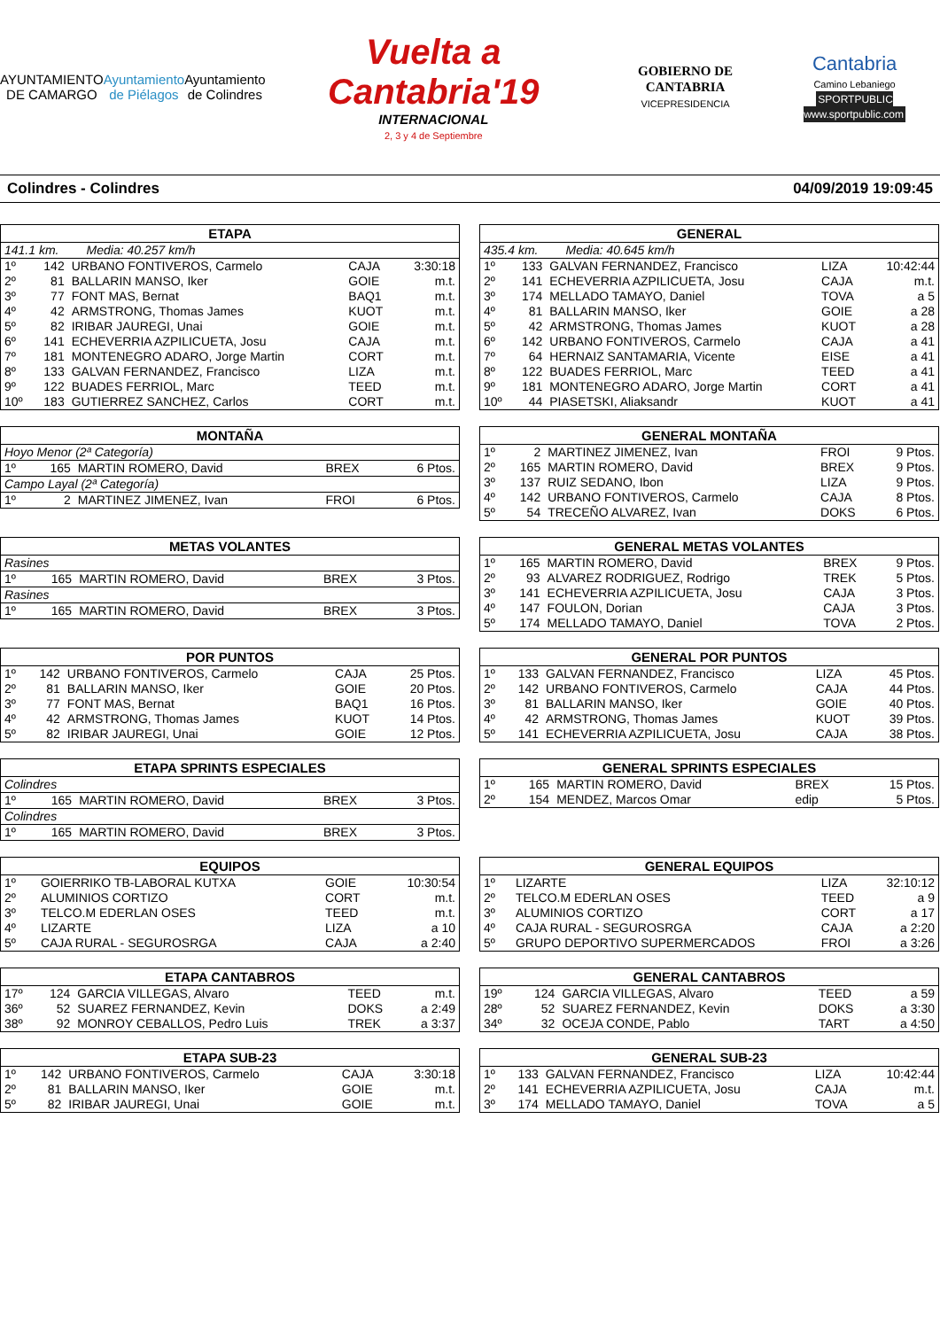AYUNTAMIENTO
DE CAMARGO
Ayuntamiento
de Piélagos
Ayuntamiento
de Colindres
Vuelta a Cantabria'19
INTERNACIONAL
2, 3 y 4 de Septiembre
GOBIERNO DE CANTABRIA
VICEPRESIDENCIA
Cantabria
Camino Lebaniego
SPORTPUBLIC www.sportpublic.com
Colindres - Colindres 04/09/2019 19:09:45
| ETAPA | | | | |
| --- | --- | --- | --- | --- |
| 141.1 km. Media: 40.257 km/h | | | | |
| 1º | 142 | URBANO FONTIVEROS, Carmelo | CAJA | 3:30:18 |
| 2º | 81 | BALLARIN MANSO, Iker | GOIE | m.t. |
| 3º | 77 | FONT MAS, Bernat | BAQ1 | m.t. |
| 4º | 42 | ARMSTRONG, Thomas James | KUOT | m.t. |
| 5º | 82 | IRIBAR JAUREGI, Unai | GOIE | m.t. |
| 6º | 141 | ECHEVERRIA AZPILICUETA, Josu | CAJA | m.t. |
| 7º | 181 | MONTENEGRO ADARO, Jorge Martin | CORT | m.t. |
| 8º | 133 | GALVAN FERNANDEZ, Francisco | LIZA | m.t. |
| 9º | 122 | BUADES FERRIOL, Marc | TEED | m.t. |
| 10º | 183 | GUTIERREZ SANCHEZ, Carlos | CORT | m.t. |
| GENERAL | | | | |
| --- | --- | --- | --- | --- |
| 435.4 km. Media: 40.645 km/h | | | | |
| 1º | 133 | GALVAN FERNANDEZ, Francisco | LIZA | 10:42:44 |
| 2º | 141 | ECHEVERRIA AZPILICUETA, Josu | CAJA | m.t. |
| 3º | 174 | MELLADO TAMAYO, Daniel | TOVA | a 5 |
| 4º | 81 | BALLARIN MANSO, Iker | GOIE | a 28 |
| 5º | 42 | ARMSTRONG, Thomas James | KUOT | a 28 |
| 6º | 142 | URBANO FONTIVEROS, Carmelo | CAJA | a 41 |
| 7º | 64 | HERNAIZ SANTAMARIA, Vicente | EISE | a 41 |
| 8º | 122 | BUADES FERRIOL, Marc | TEED | a 41 |
| 9º | 181 | MONTENEGRO ADARO, Jorge Martin | CORT | a 41 |
| 10º | 44 | PIASETSKI, Aliaksandr | KUOT | a 41 |
| MONTAÑA | | | | |
| --- | --- | --- | --- | --- |
| Hoyo Menor (2ª Categoría) | | | | |
| 1º | 165 | MARTIN ROMERO, David | BREX | 6 Ptos. |
| Campo Layal (2ª Categoría) | | | | |
| 1º | 2 | MARTINEZ JIMENEZ, Ivan | FROI | 6 Ptos. |
| GENERAL MONTAÑA | | | | |
| --- | --- | --- | --- | --- |
| 1º | 2 | MARTINEZ JIMENEZ, Ivan | FROI | 9 Ptos. |
| 2º | 165 | MARTIN ROMERO, David | BREX | 9 Ptos. |
| 3º | 137 | RUIZ SEDANO, Ibon | LIZA | 9 Ptos. |
| 4º | 142 | URBANO FONTIVEROS, Carmelo | CAJA | 8 Ptos. |
| 5º | 54 | TRECEÑO ALVAREZ, Ivan | DOKS | 6 Ptos. |
| METAS VOLANTES | | | | |
| --- | --- | --- | --- | --- |
| Rasines | | | | |
| 1º | 165 | MARTIN ROMERO, David | BREX | 3 Ptos. |
| Rasines | | | | |
| 1º | 165 | MARTIN ROMERO, David | BREX | 3 Ptos. |
| GENERAL METAS VOLANTES | | | | |
| --- | --- | --- | --- | --- |
| 1º | 165 | MARTIN ROMERO, David | BREX | 9 Ptos. |
| 2º | 93 | ALVAREZ RODRIGUEZ, Rodrigo | TREK | 5 Ptos. |
| 3º | 141 | ECHEVERRIA AZPILICUETA, Josu | CAJA | 3 Ptos. |
| 4º | 147 | FOULON, Dorian | CAJA | 3 Ptos. |
| 5º | 174 | MELLADO TAMAYO, Daniel | TOVA | 2 Ptos. |
| POR PUNTOS | | | | |
| --- | --- | --- | --- | --- |
| 1º | 142 | URBANO FONTIVEROS, Carmelo | CAJA | 25 Ptos. |
| 2º | 81 | BALLARIN MANSO, Iker | GOIE | 20 Ptos. |
| 3º | 77 | FONT MAS, Bernat | BAQ1 | 16 Ptos. |
| 4º | 42 | ARMSTRONG, Thomas James | KUOT | 14 Ptos. |
| 5º | 82 | IRIBAR JAUREGI, Unai | GOIE | 12 Ptos. |
| GENERAL POR PUNTOS | | | | |
| --- | --- | --- | --- | --- |
| 1º | 133 | GALVAN FERNANDEZ, Francisco | LIZA | 45 Ptos. |
| 2º | 142 | URBANO FONTIVEROS, Carmelo | CAJA | 44 Ptos. |
| 3º | 81 | BALLARIN MANSO, Iker | GOIE | 40 Ptos. |
| 4º | 42 | ARMSTRONG, Thomas James | KUOT | 39 Ptos. |
| 5º | 141 | ECHEVERRIA AZPILICUETA, Josu | CAJA | 38 Ptos. |
| ETAPA SPRINTS ESPECIALES | | | | |
| --- | --- | --- | --- | --- |
| Colindres | | | | |
| 1º | 165 | MARTIN ROMERO, David | BREX | 3 Ptos. |
| Colindres | | | | |
| 1º | 165 | MARTIN ROMERO, David | BREX | 3 Ptos. |
| GENERAL SPRINTS ESPECIALES | | | | |
| --- | --- | --- | --- | --- |
| 1º | 165 | MARTIN ROMERO, David | BREX | 15 Ptos. |
| 2º | 154 | MENDEZ, Marcos Omar | edip | 5 Ptos. |
| EQUIPOS | | | | |
| --- | --- | --- | --- | --- |
| 1º | | GOIERRIKO TB-LABORAL KUTXA | GOIE | 10:30:54 |
| 2º | | ALUMINIOS CORTIZO | CORT | m.t. |
| 3º | | TELCO.M EDERLAN OSES | TEED | m.t. |
| 4º | | LIZARTE | LIZA | a 10 |
| 5º | | CAJA RURAL - SEGUROSRGA | CAJA | a 2:40 |
| GENERAL EQUIPOS | | | | |
| --- | --- | --- | --- | --- |
| 1º | | LIZARTE | LIZA | 32:10:12 |
| 2º | | TELCO.M EDERLAN OSES | TEED | a 9 |
| 3º | | ALUMINIOS CORTIZO | CORT | a 17 |
| 4º | | CAJA RURAL - SEGUROSRGA | CAJA | a 2:20 |
| 5º | | GRUPO DEPORTIVO SUPERMERCADOS | FROI | a 3:26 |
| ETAPA CANTABROS | | | | |
| --- | --- | --- | --- | --- |
| 17º | 124 | GARCIA VILLEGAS, Alvaro | TEED | m.t. |
| 36º | 52 | SUAREZ FERNANDEZ, Kevin | DOKS | a 2:49 |
| 38º | 92 | MONROY CEBALLOS, Pedro Luis | TREK | a 3:37 |
| GENERAL CANTABROS | | | | |
| --- | --- | --- | --- | --- |
| 19º | 124 | GARCIA VILLEGAS, Alvaro | TEED | a 59 |
| 28º | 52 | SUAREZ FERNANDEZ, Kevin | DOKS | a 3:30 |
| 34º | 32 | OCEJA CONDE, Pablo | TART | a 4:50 |
| ETAPA SUB-23 | | | | |
| --- | --- | --- | --- | --- |
| 1º | 142 | URBANO FONTIVEROS, Carmelo | CAJA | 3:30:18 |
| 2º | 81 | BALLARIN MANSO, Iker | GOIE | m.t. |
| 5º | 82 | IRIBAR JAUREGI, Unai | GOIE | m.t. |
| GENERAL SUB-23 | | | | |
| --- | --- | --- | --- | --- |
| 1º | 133 | GALVAN FERNANDEZ, Francisco | LIZA | 10:42:44 |
| 2º | 141 | ECHEVERRIA AZPILICUETA, Josu | CAJA | m.t. |
| 3º | 174 | MELLADO TAMAYO, Daniel | TOVA | a 5 |